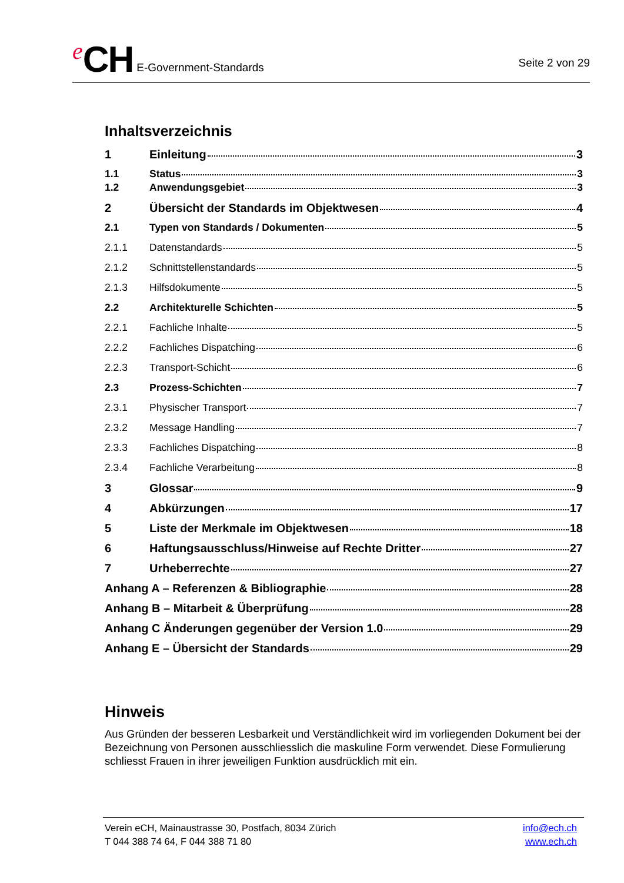e CH E-Government-Standards
Seite 2 von 29
Inhaltsverzeichnis
1 Einleitung 3
1.1 Status 3
1.2 Anwendungsgebiet 3
2 Übersicht der Standards im Objektwesen 4
2.1 Typen von Standards / Dokumenten 5
2.1.1 Datenstandards 5
2.1.2 Schnittstellenstandards 5
2.1.3 Hilfsdokumente 5
2.2 Architekturelle Schichten 5
2.2.1 Fachliche Inhalte 5
2.2.2 Fachliches Dispatching 6
2.2.3 Transport-Schicht 6
2.3 Prozess-Schichten 7
2.3.1 Physischer Transport 7
2.3.2 Message Handling 7
2.3.3 Fachliches Dispatching 8
2.3.4 Fachliche Verarbeitung 8
3 Glossar 9
4 Abkürzungen 17
5 Liste der Merkmale im Objektwesen 18
6 Haftungsausschluss/Hinweise auf Rechte Dritter 27
7 Urheberrechte 27
Anhang A – Referenzen & Bibliographie 28
Anhang B – Mitarbeit & Überprüfung 28
Anhang C Änderungen gegenüber der Version 1.0 29
Anhang E – Übersicht der Standards 29
Hinweis
Aus Gründen der besseren Lesbarkeit und Verständlichkeit wird im vorliegenden Dokument bei der Bezeichnung von Personen ausschliesslich die maskuline Form verwendet. Diese Formulierung schliesst Frauen in ihrer jeweiligen Funktion ausdrücklich mit ein.
Verein eCH, Mainaustrasse 30, Postfach, 8034 Zürich
T 044 388 74 64, F 044 388 71 80
info@ech.ch
www.ech.ch